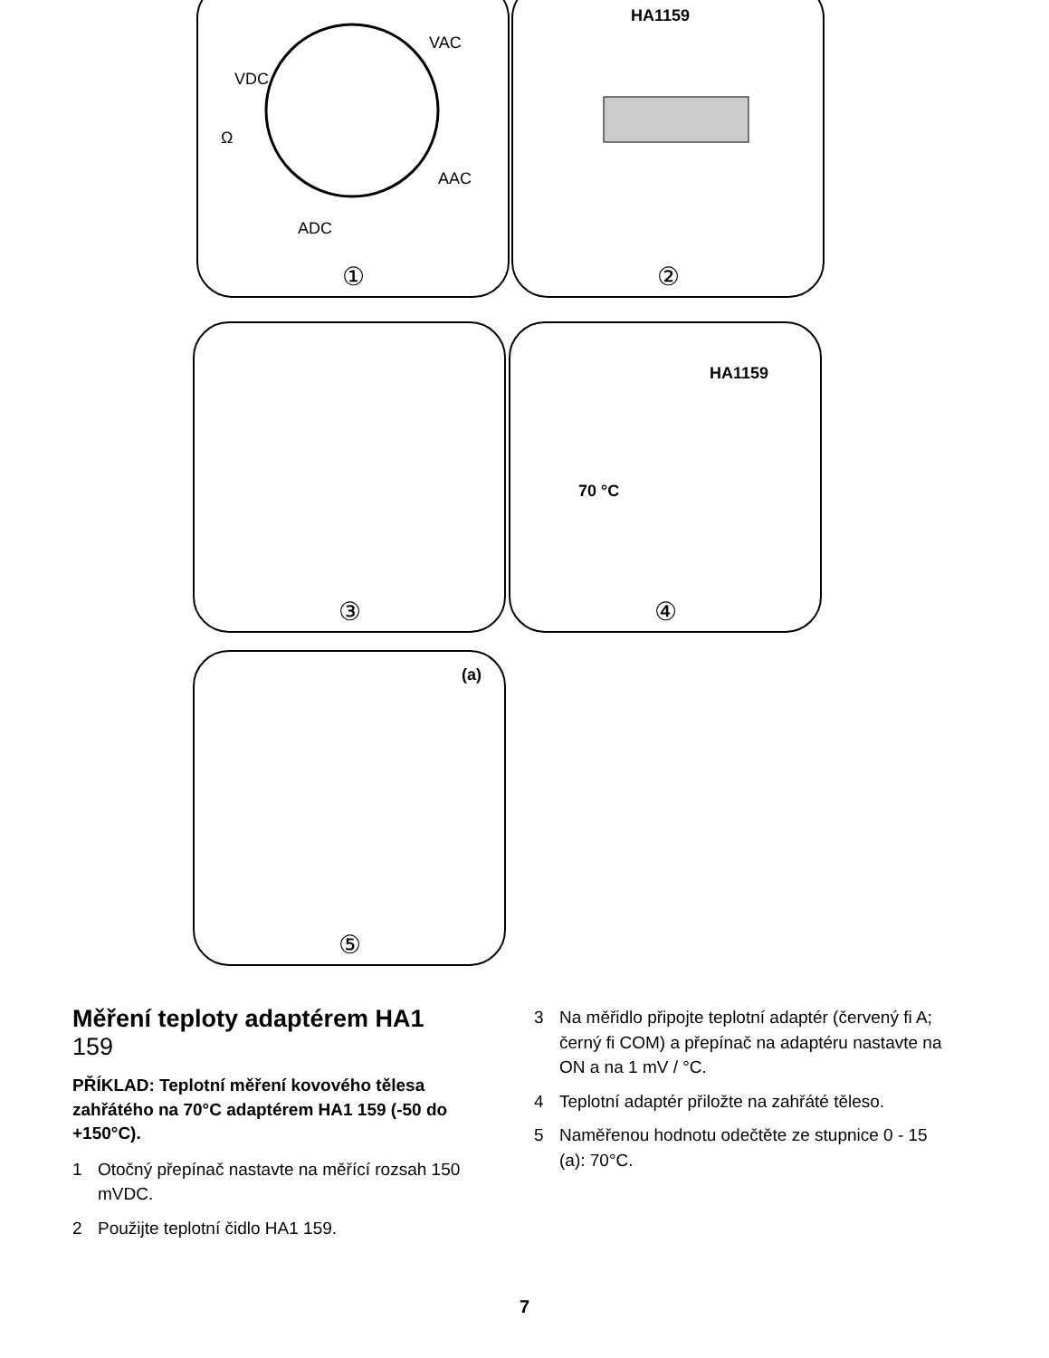VDC
VAC
AAC
ADC
Ω
①
HA1159
②
③
HA1159
70 °C
④
(a)
⑤
Měření teploty adaptérem HA1 159
PŘÍKLAD: Teplotní měření kovového tělesa zahřátého na 70°C adaptérem HA1 159 (-50 do +150°C).
1 Otočný přepínač nastavte na měřící rozsah 150 mVDC.
2 Použijte teplotní čidlo HA1 159.
3 Na měřidlo připojte teplotní adaptér (červený fi A; černý fi COM) a přepínač na adaptéru nastavte na ON a na 1 mV / °C.
4 Teplotní adaptér přiložte na zahřáté těleso.
5 Naměřenou hodnotu odečtěte ze stupnice 0 - 15 (a): 70°C.
7